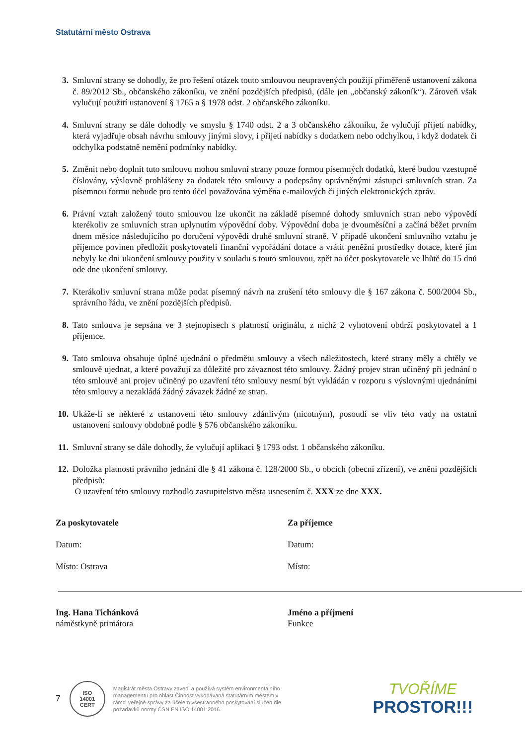Statutární město Ostrava
3. Smluvní strany se dohodly, že pro řešení otázek touto smlouvou neupravených použijí přiměřeně ustanovení zákona č. 89/2012 Sb., občanského zákoníku, ve znění pozdějších předpisů, (dále jen „občanský zákoník“). Zároveň však vylučují použití ustanovení § 1765 a § 1978 odst. 2 občanského zákoníku.
4. Smluvní strany se dále dohodly ve smyslu § 1740 odst. 2 a 3 občanského zákoníku, že vylučují přijetí nabídky, která vyjadřuje obsah návrhu smlouvy jinými slovy, i přijetí nabídky s dodatkem nebo odchylkou, i když dodatek či odchylka podstatně nemění podmínky nabídky.
5. Změnit nebo doplnit tuto smlouvu mohou smluvní strany pouze formou písemných dodatků, které budou vzestupně číslovány, výslovně prohlášeny za dodatek této smlouvy a podepsány oprávněnými zástupci smluvních stran. Za písemnou formu nebude pro tento účel považována výměna e-mailových či jiných elektronických zpráv.
6. Právní vztah založený touto smlouvou lze ukončit na základě písemné dohody smluvních stran nebo výpovědí kterékoliv ze smluvních stran uplynutím výpovědní doby. Výpovědní doba je dvouměsíční a začíná běžet prvním dnem měsíce následujícího po doručení výpovědi druhé smluvní straně. V případě ukončení smluvního vztahu je příjemce povinen předložit poskytovateli finanční vypořádání dotace a vrátit peněžní prostředky dotace, které jím nebyly ke dni ukončení smlouvy použity v souladu s touto smlouvou, zpět na účet poskytovatele ve lhůtě do 15 dnů ode dne ukončení smlouvy.
7. Kterákoliv smluvní strana může podat písemný návrh na zrušení této smlouvy dle § 167 zákona č. 500/2004 Sb., správního řádu, ve znění pozdějších předpisů.
8. Tato smlouva je sepsána ve 3 stejnopisech s platností originálu, z nichž 2 vyhotovení obdrží poskytovatel a 1 příjemce.
9. Tato smlouva obsahuje úplné ujednání o předmětu smlouvy a všech náležitostech, které strany měly a chtěly ve smlouvě ujednat, a které považují za důležité pro závaznost této smlouvy. Žádný projev stran učiněný při jednání o této smlouvě ani projev učiněný po uzavření této smlouvy nesmí být vykládán v rozporu s výslovnými ujednáními této smlouvy a nezakládá žádný závazek žádné ze stran.
10. Ukáže-li se některé z ustanovení této smlouvy zdánlivým (nicotným), posoudí se vliv této vady na ostatní ustanovení smlouvy obdobně podle § 576 občanského zákoníku.
11. Smluvní strany se dále dohodly, že vylučují aplikaci § 1793 odst. 1 občanského zákoníku.
12. Doložka platnosti právního jednání dle § 41 zákona č. 128/2000 Sb., o obcích (obecní zřízení), ve znění pozdějších předpisů:
O uzavření této smlouvy rozhodlo zastupitelstvo města usnesením č. XXX ze dne XXX.
Za poskytovatele
Datum:
Místo: Ostrava
Ing. Hana Tichánková
náměstkyně primátora
Za příjemce
Datum:
Místo:
Jméno a příjmení
Funkce
7
ISO
14001
CERT
Magistrát města Ostravy zavedl a používá systém environmentálního managementu pro oblast Činnost vykonávaná statutárním městem v rámci veřejné správy za účelem všestranného poskytování služeb dle požadavků normy ČSN EN ISO 14001:2016.
TVOŘÍME
PROSTOR!!!